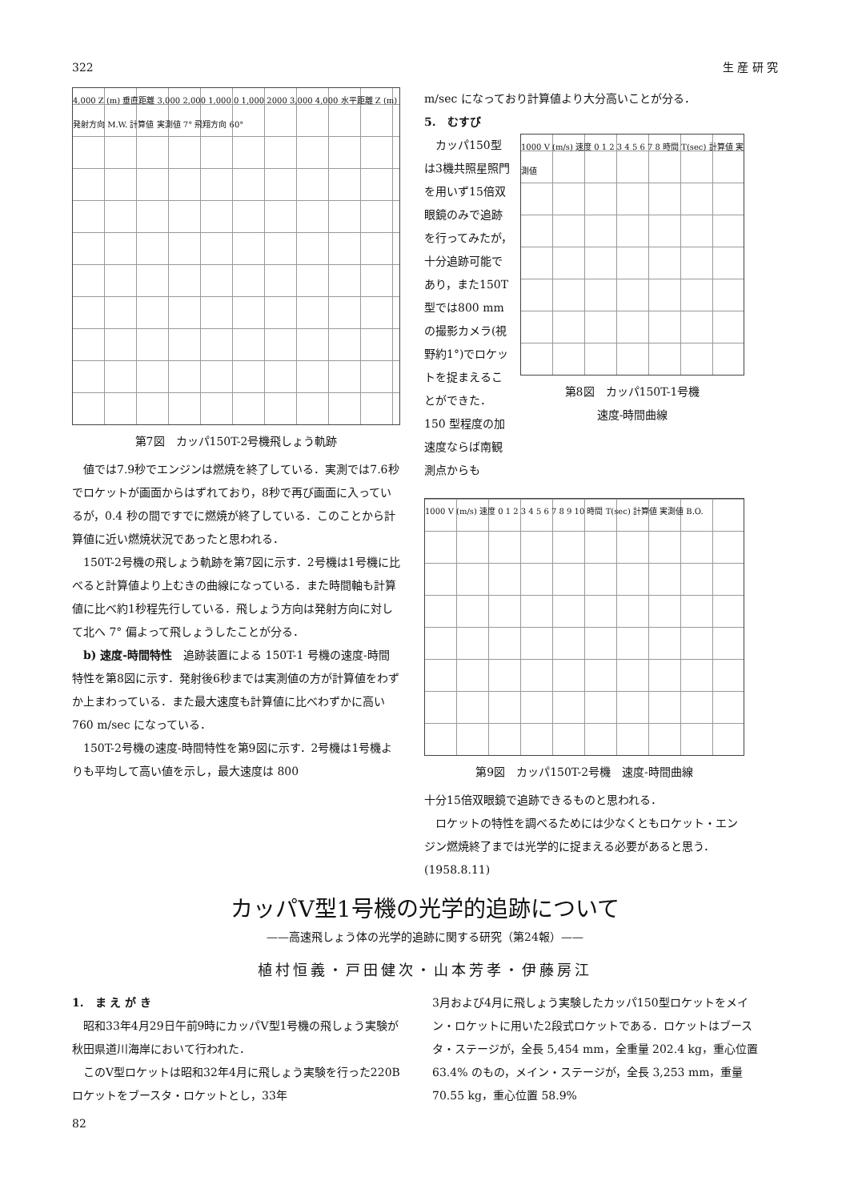322 生 産 研 究
4,000 Z (m) 垂直距離 3,000 2,000 1,000 0 1,000 2000 3,000 4,000 水平距離 Z (m) 発射方向 M.W. 計算値 実測値 7° 飛翔方向 60°
第7図　カッパ150T-2号機飛しょう軌跡
値では7.9秒でエンジンは燃焼を終了している．実測では7.6秒でロケットが画面からはずれており，8秒で再び画面に入っているが，0.4 秒の間ですでに燃焼が終了している．このことから計算値に近い燃焼状況であったと思われる．
150T-2号機の飛しょう軌跡を第7図に示す．2号機は1号機に比べると計算値より上むきの曲線になっている．また時間軸も計算値に比べ約1秒程先行している．飛しょう方向は発射方向に対して北へ 7° 偏よって飛しょうしたことが分る．
b) 速度-時間特性　追跡装置による 150T-1 号機の速度-時間特性を第8図に示す．発射後6秒までは実測値の方が計算値をわずか上まわっている．また最大速度も計算値に比べわずかに高い 760 m/sec になっている．
150T-2号機の速度-時間特性を第9図に示す．2号機は1号機よりも平均して高い値を示し，最大速度は 800
m/sec になっており計算値より大分高いことが分る．
5.　むすび
カッパ150型は3機共照星照門を用いず15倍双眼鏡のみで追跡を行ってみたが，十分追跡可能であり，また150T型では800 mm の撮影カメラ(視野約1°)でロケットを捉まえることができた．150 型程度の加速度ならば南観測点からも
1000 V (m/s) 速度 0 1 2 3 4 5 6 7 8 時間 T(sec) 計算値 実測値
第8図　カッパ150T-1号機
速度-時間曲線
1000 V (m/s) 速度 0 1 2 3 4 5 6 7 8 9 10 時間 T(sec) 計算値 実測値 B.O.
第9図　カッパ150T-2号機　速度-時間曲線
十分15倍双眼鏡で追跡できるものと思われる．
ロケットの特性を調べるためには少なくともロケット・エンジン燃焼終了までは光学的に捉まえる必要があると思う．　　　　　　(1958.8.11)
カッパV型1号機の光学的追跡について
——高速飛しょう体の光学的追跡に関する研究（第24報）——
植村恒義・戸田健次・山本芳孝・伊藤房江
1.　ま え が き
昭和33年4月29日午前9時にカッパV型1号機の飛しょう実験が秋田県道川海岸において行われた．
このV型ロケットは昭和32年4月に飛しょう実験を行った220Bロケットをブースタ・ロケットとし，33年
3月および4月に飛しょう実験したカッパ150型ロケットをメイン・ロケットに用いた2段式ロケットである．ロケットはブースタ・ステージが，全長 5,454 mm，全重量 202.4 kg，重心位置 63.4% のもの，メイン・ステージが，全長 3,253 mm，重量 70.55 kg，重心位置 58.9%
82